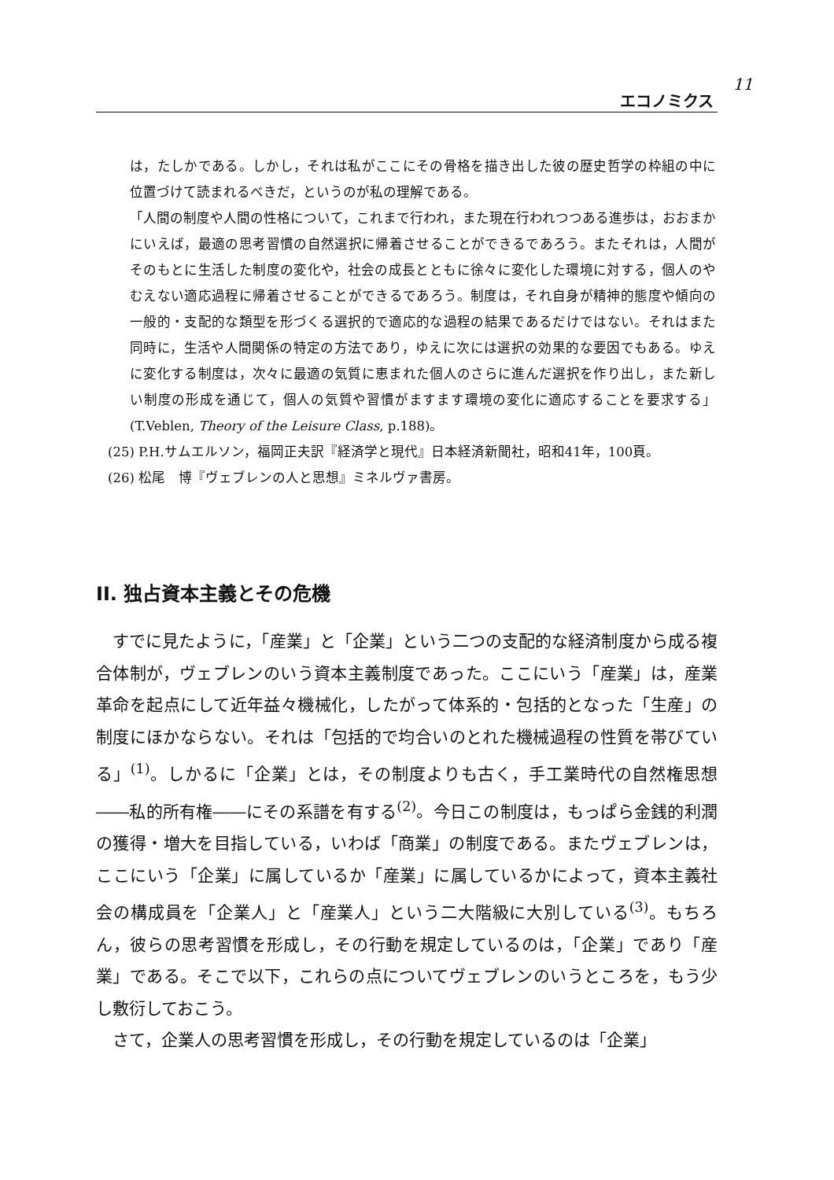エコノミクス 11
は，たしかである。しかし，それは私がここにその骨格を描き出した彼の歴史哲学の枠組の中に位置づけて読まれるべきだ，というのが私の理解である。
「人間の制度や人間の性格について，これまで行われ，また現在行われつつある進歩は，おおまかにいえば，最適の思考習慣の自然選択に帰着させることができるであろう。またそれは，人間がそのもとに生活した制度の変化や，社会の成長とともに徐々に変化した環境に対する，個人のやむえない適応過程に帰着させることができるであろう。制度は，それ自身が精神的態度や傾向の一般的・支配的な類型を形づくる選択的で適応的な過程の結果であるだけではない。それはまた同時に，生活や人間関係の特定の方法であり，ゆえに次には選択の効果的な要因でもある。ゆえに変化する制度は，次々に最適の気質に恵まれた個人のさらに進んだ選択を作り出し，また新しい制度の形成を通じて，個人の気質や習慣がますます環境の変化に適応することを要求する」(T.Veblen, Theory of the Leisure Class, p.188)。
(25) P.H.サムエルソン，福岡正夫訳『経済学と現代』日本経済新聞社，昭和41年，100頁。
(26) 松尾　博『ヴェブレンの人と思想』ミネルヴァ書房。
II. 独占資本主義とその危機
すでに見たように，「産業」と「企業」という二つの支配的な経済制度から成る複合体制が，ヴェブレンのいう資本主義制度であった。ここにいう「産業」は，産業革命を起点にして近年益々機械化，したがって体系的・包括的となった「生産」の制度にほかならない。それは「包括的で均合いのとれた機械過程の性質を帯びている」<sup>(1)</sup>。しかるに「企業」とは，その制度よりも古く，手工業時代の自然権思想――私的所有権――にその系譜を有する<sup>(2)</sup>。今日この制度は，もっぱら金銭的利潤の獲得・増大を目指している，いわば「商業」の制度である。またヴェブレンは，ここにいう「企業」に属しているか「産業」に属しているかによって，資本主義社会の構成員を「企業人」と「産業人」という二大階級に大別している<sup>(3)</sup>。もちろん，彼らの思考習慣を形成し，その行動を規定しているのは，「企業」であり「産業」である。そこで以下，これらの点についてヴェブレンのいうところを，もう少し敷衍しておこう。
さて，企業人の思考習慣を形成し，その行動を規定しているのは「企業」